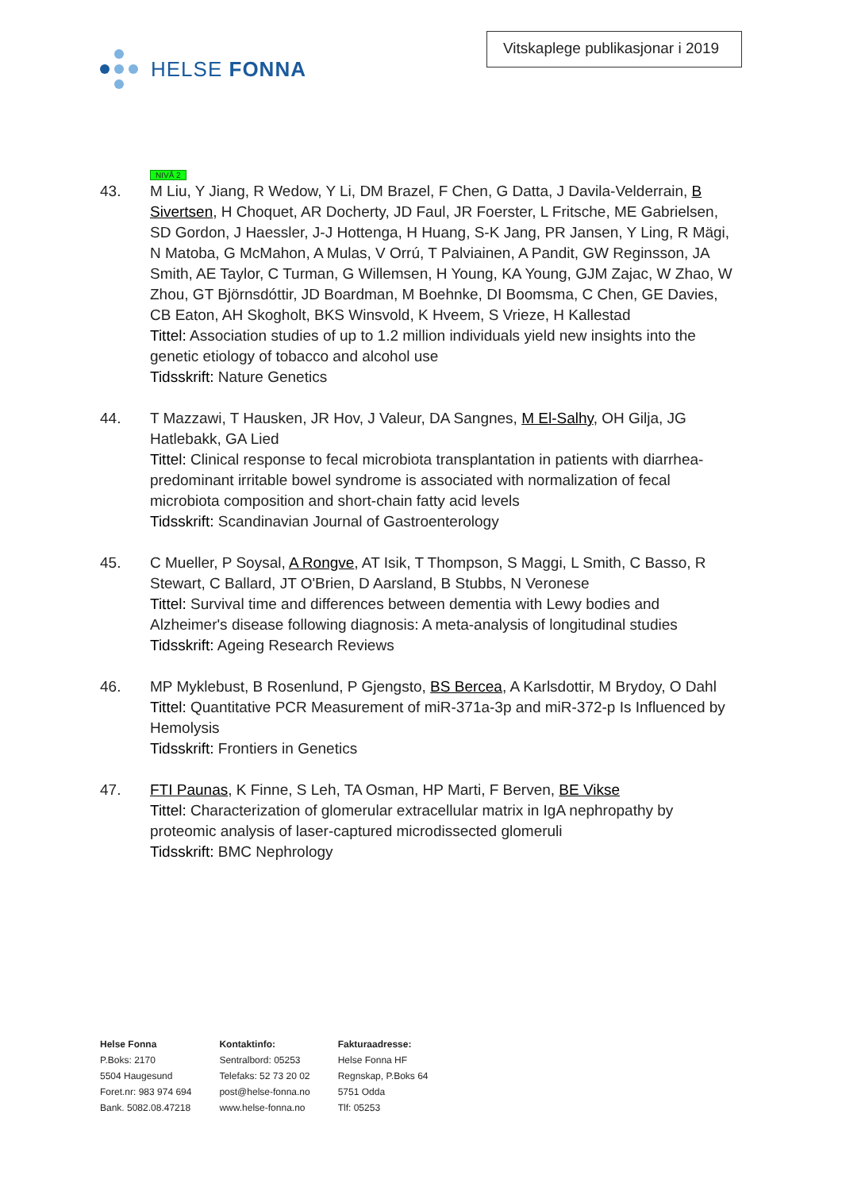HELSE FONNA
Vitskaplege publikasjonar i 2019
NIVÅ 2
43. M Liu, Y Jiang, R Wedow, Y Li, DM Brazel, F Chen, G Datta, J Davila-Velderrain, B Sivertsen, H Choquet, AR Docherty, JD Faul, JR Foerster, L Fritsche, ME Gabrielsen, SD Gordon, J Haessler, J-J Hottenga, H Huang, S-K Jang, PR Jansen, Y Ling, R Mägi, N Matoba, G McMahon, A Mulas, V Orrú, T Palviainen, A Pandit, GW Reginsson, JA Smith, AE Taylor, C Turman, G Willemsen, H Young, KA Young, GJM Zajac, W Zhao, W Zhou, GT Björnsdóttir, JD Boardman, M Boehnke, DI Boomsma, C Chen, GE Davies, CB Eaton, AH Skogholt, BKS Winsvold, K Hveem, S Vrieze, H Kallestad
Tittel: Association studies of up to 1.2 million individuals yield new insights into the genetic etiology of tobacco and alcohol use
Tidsskrift: Nature Genetics
44. T Mazzawi, T Hausken, JR Hov, J Valeur, DA Sangnes, M El-Salhy, OH Gilja, JG Hatlebakk, GA Lied
Tittel: Clinical response to fecal microbiota transplantation in patients with diarrhea-predominant irritable bowel syndrome is associated with normalization of fecal microbiota composition and short-chain fatty acid levels
Tidsskrift: Scandinavian Journal of Gastroenterology
45. C Mueller, P Soysal, A Rongve, AT Isik, T Thompson, S Maggi, L Smith, C Basso, R Stewart, C Ballard, JT O'Brien, D Aarsland, B Stubbs, N Veronese
Tittel: Survival time and differences between dementia with Lewy bodies and Alzheimer's disease following diagnosis: A meta-analysis of longitudinal studies
Tidsskrift: Ageing Research Reviews
46. MP Myklebust, B Rosenlund, P Gjengsto, BS Bercea, A Karlsdottir, M Brydoy, O Dahl
Tittel: Quantitative PCR Measurement of miR-371a-3p and miR-372-p Is Influenced by Hemolysis
Tidsskrift: Frontiers in Genetics
47. FTI Paunas, K Finne, S Leh, TA Osman, HP Marti, F Berven, BE Vikse
Tittel: Characterization of glomerular extracellular matrix in IgA nephropathy by proteomic analysis of laser-captured microdissected glomeruli
Tidsskrift: BMC Nephrology
Helse Fonna
P.Boks: 2170
5504 Haugesund
Foret.nr: 983 974 694
Bank. 5082.08.47218
Kontaktinfo:
Sentralbord: 05253
Telefaks: 52 73 20 02
post@helse-fonna.no
www.helse-fonna.no
Fakturaadresse:
Helse Fonna HF
Regnskap, P.Boks 64
5751 Odda
Tlf: 05253